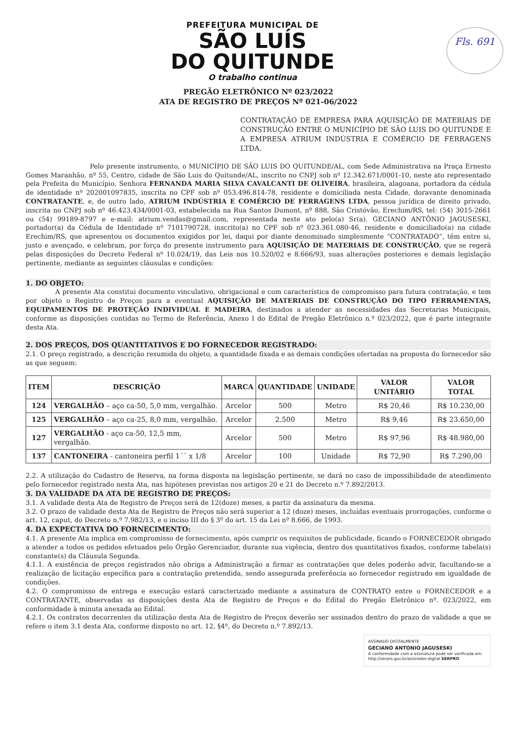Fls. 691
PREFEITURA MUNICIPAL DE
SÃO LUÍS
DO QUITUNDE
O trabalho continua
PREGÃO ELETRÔNICO Nº 023/2022
ATA DE REGISTRO DE PREÇOS Nº 021-06/2022
CONTRATAÇÃO DE EMPRESA PARA AQUISIÇÃO DE MATERIAIS DE CONSTRUÇÃO ENTRE O MUNICÍPIO DE SÃO LUIS DO QUITUNDE E A EMPRESA ATRIUM INDÚSTRIA E COMÉRCIO DE FERRAGENS LTDA.
Pelo presente instrumento, o MUNICÍPIO DE SÃO LUIS DO QUITUNDE/AL, com Sede Administrativa na Praça Ernesto Gomes Maranhão, nº 55, Centro, cidade de São Luis do Quitunde/AL, inscrito no CNPJ sob nº 12.342.671/0001-10, neste ato representado pela Prefeita do Município, Senhora FERNANDA MARIA SILVA CAVALCANTI DE OLIVEIRA, brasileira, alagoana, portadora da cédula de identidade nº 202001097835, inscrita no CPF sob nº 053.496.814-78, residente e domiciliada nesta Cidade, doravante denominada CONTRATANTE, e, de outro lado, ATRIUM INDÚSTRIA E COMÉRCIO DE FERRAGENS LTDA, pessoa jurídica de direito privado, inscrita no CNPJ sob nº 46.423.434/0001-03, estabelecida na Rua Santos Dumont, nº 888, São Cristóvão, Erechim/RS, tel: (54) 3015-2661 ou (54) 99189-8797 e e-mail: atrium.vendas@gmail.com, representada neste ato pelo(a) Sr(a). GECIANO ANTÔNIO JAGUSESKI, portador(a) da Cédula de Identidade nº 7101790728, inscrito(a) no CPF sob nº 023.361.080-46, residente e domiciliado(a) na cidade Erechim/RS, que apresentou os documentos exigidos por lei, daqui por diante denominado simplesmente “CONTRATADO”, têm entre si, justo e avençado, e celebram, por força do presente instrumento para AQUISIÇÃO DE MATERIAIS DE CONSTRUÇÃO, que se regerá pelas disposições do Decreto Federal nº 10.024/19, das Leis nos 10.520/02 e 8.666/93, suas alterações posteriores e demais legislação pertinente, mediante as seguintes cláusulas e condições:
1. DO OBJETO:
A presente Ata constitui documento vinculativo, obrigacional e com característica de compromisso para futura contratação, e tem por objeto o Registro de Preços para a eventual AQUISIÇÃO DE MATERIAIS DE CONSTRUÇÃO DO TIPO FERRAMENTAS, EQUIPAMENTOS DE PROTEÇÃO INDIVIDUAL E MADEIRA, destinados a atender as necessidades das Secretarias Municipais, conforme as disposições contidas no Termo de Referência, Anexo I do Edital de Pregão Eletrônico n.º 023/2022, que é parte integrante desta Ata.
2. DOS PREÇOS, DOS QUANTITATIVOS E DO FORNECEDOR REGISTRADO:
2.1. O preço registrado, a descrição resumida do objeto, a quantidade fixada e as demais condições ofertadas na proposta do fornecedor são as que seguem:
| ITEM | DESCRIÇÃO | MARCA | QUANTIDADE | UNIDADE | VALOR UNITÁRIO | VALOR TOTAL |
| --- | --- | --- | --- | --- | --- | --- |
| 124 | VERGALHÃO – aço ca-50, 5,0 mm, vergalhão. | Arcelor | 500 | Metro | R$ 20,46 | R$ 10.230,00 |
| 125 | VERGALHÃO – aço ca-25, 8,0 mm, vergalhão. | Arcelor | 2.500 | Metro | R$ 9,46 | R$ 23.650,00 |
| 127 | VERGALHÃO - aço ca-50, 12,5 mm, vergalhão. | Arcelor | 500 | Metro | R$ 97,96 | R$ 48.980,00 |
| 137 | CANTONEIRA - cantoneira perfil 1´´ x 1/8 | Arcelor | 100 | Unidade | R$ 72,90 | R$ 7.290,00 |
2.2. A utilização do Cadastro de Reserva, na forma disposta na legislação pertinente, se dará no caso de impossibilidade de atendimento pelo fornecedor registrado nesta Ata, nas hipóteses previstas nos artigos 20 e 21 do Decreto n.º 7.892/2013.
3. DA VALIDADE DA ATA DE REGISTRO DE PREÇOS:
3.1. A validade desta Ata de Registro de Preços será de 12(doze) meses, a partir da assinatura da mesma.
3.2. O prazo de validade desta Ata de Registro de Preços não será superior a 12 (doze) meses, incluídas eventuais prorrogações, conforme o art. 12, caput, do Decreto n.º 7.982/13, e o inciso III do § 3º do art. 15 da Lei nº 8.666, de 1993.
4. DA EXPECTATIVA DO FORNECIMENTO:
4.1. A presente Ata implica em compromisso de fornecimento, após cumprir os requisitos de publicidade, ficando o FORNECEDOR obrigado a atender a todos os pedidos efetuados pelo Órgão Gerenciador, durante sua vigência, dentro dos quantitativos fixados, conforme tabela(s) constante(s) da Cláusula Segunda.
4.1.1. A existência de preços registrados não obriga a Administração a firmar as contratações que deles poderão advir, facultando-se a realização de licitação específica para a contratação pretendida, sendo assegurada preferência ao fornecedor registrado em igualdade de condições.
4.2. O compromisso de entrega e execução estará caracterizado mediante a assinatura de CONTRATO entre o FORNECEDOR e a CONTRATANTE, observadas as disposições desta Ata de Registro de Preços e do Edital do Pregão Eletrônico nº. 023/2022, em conformidade à minuta anexada ao Edital.
4.2.1. Os contratos decorrentes da utilização desta Ata de Registro de Preços deverão ser assinados dentro do prazo de validade a que se refere o item 3.1 desta Ata, conforme disposto no art. 12, §4º, do Decreto n.º 7.892/13.
ASSINADO DIGITALMENTE
GECIANO ANTONIO JAGUSESKI
A conformidade com a assinatura pode ser verificada em:
http://serpro.gov.br/assinador-digital SERPRO